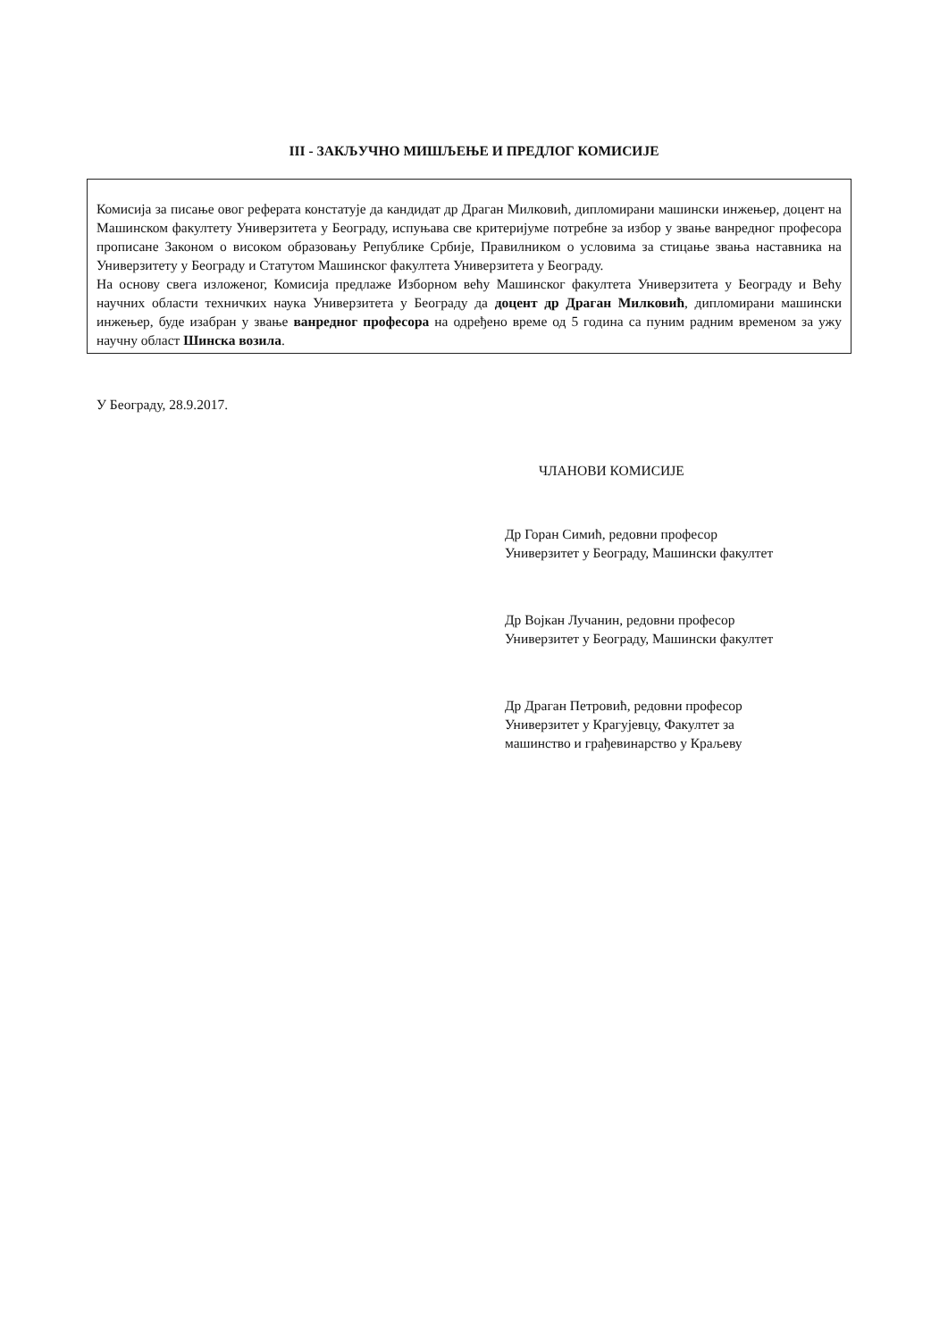III - ЗАКЉУЧНО МИШЉЕЊЕ И ПРЕДЛОГ КОМИСИЈЕ
Комисија за писање овог реферата констатује да кандидат др Драган Милковић, дипломирани машински инжењер, доцент на Машинском факултету Универзитета у Београду, испуњава све критеријуме потребне за избор у звање ванредног професора прописане Законом о високом образовању Републике Србије, Правилником о условима за стицање звања наставника на Универзитету у Београду и Статутом Машинског факултета Универзитета у Београду.
На основу свега изложеног, Комисија предлаже Изборном већу Машинског факултета Универзитета у Београду и Већу научних области техничких наука Универзитета у Београду да доцент др Драган Милковић, дипломирани машински инжењер, буде изабран у звање ванредног професора на одређено време од 5 година са пуним радним временом за ужу научну област Шинска возила.
У Београду, 28.9.2017.
ЧЛАНОВИ КОМИСИЈЕ
Др Горан Симић, редовни професор
Универзитет у Београду, Машински факултет
Др Војкан Лучанин, редовни професор
Универзитет у Београду, Машински факултет
Др Драган Петровић, редовни професор
Универзитет у Крагујевцу, Факултет за
машинство и грађевинарство у Краљеву